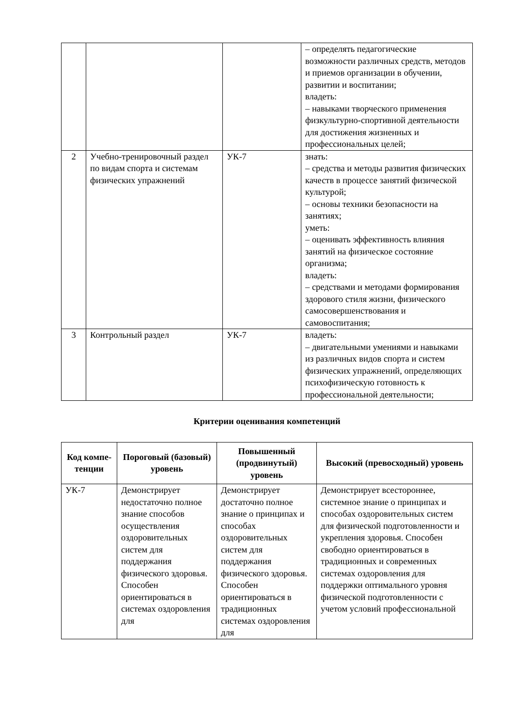| | | | – определять педагогические возможности различных средств, методов и приемов организации в обучении, развитии и воспитании; владеть: – навыками творческого применения физкультурно-спортивной деятельности для достижения жизненных и профессиональных целей; |
| 2 | Учебно-тренировочный раздел по видам спорта и системам физических упражнений | УК-7 | знать: – средства и методы развития физических качеств в процессе занятий физической культурой; – основы техники безопасности на занятиях; уметь: – оценивать эффективность влияния занятий на физическое состояние организма; владеть: – средствами и методами формирования здорового стиля жизни, физического самосовершенствования и самовоспитания; |
| 3 | Контрольный раздел | УК-7 | владеть: – двигательными умениями и навыками из различных видов спорта и систем физических упражнений, определяющих психофизическую готовность к профессиональной деятельности; |
Критерии оценивания компетенций
| Код компе-тенции | Пороговый (базовый) уровень | Повышенный (продвинутый) уровень | Высокий (превосходный) уровень |
| --- | --- | --- | --- |
| УК-7 | Демонстрирует недостаточно полное знание способов осуществления оздоровительных систем для поддержания физического здоровья. Способен ориентироваться в системах оздоровления для | Демонстрирует достаточно полное знание о принципах и способах оздоровительных систем для поддержания физического здоровья. Способен ориентироваться в традиционных системах оздоровления для | Демонстрирует всестороннее, системное знание о принципах и способах оздоровительных систем для физической подготовленности и укрепления здоровья. Способен свободно ориентироваться в традиционных и современных системах оздоровления для поддержки оптимального уровня физической подготовленности с учетом условий профессиональной |